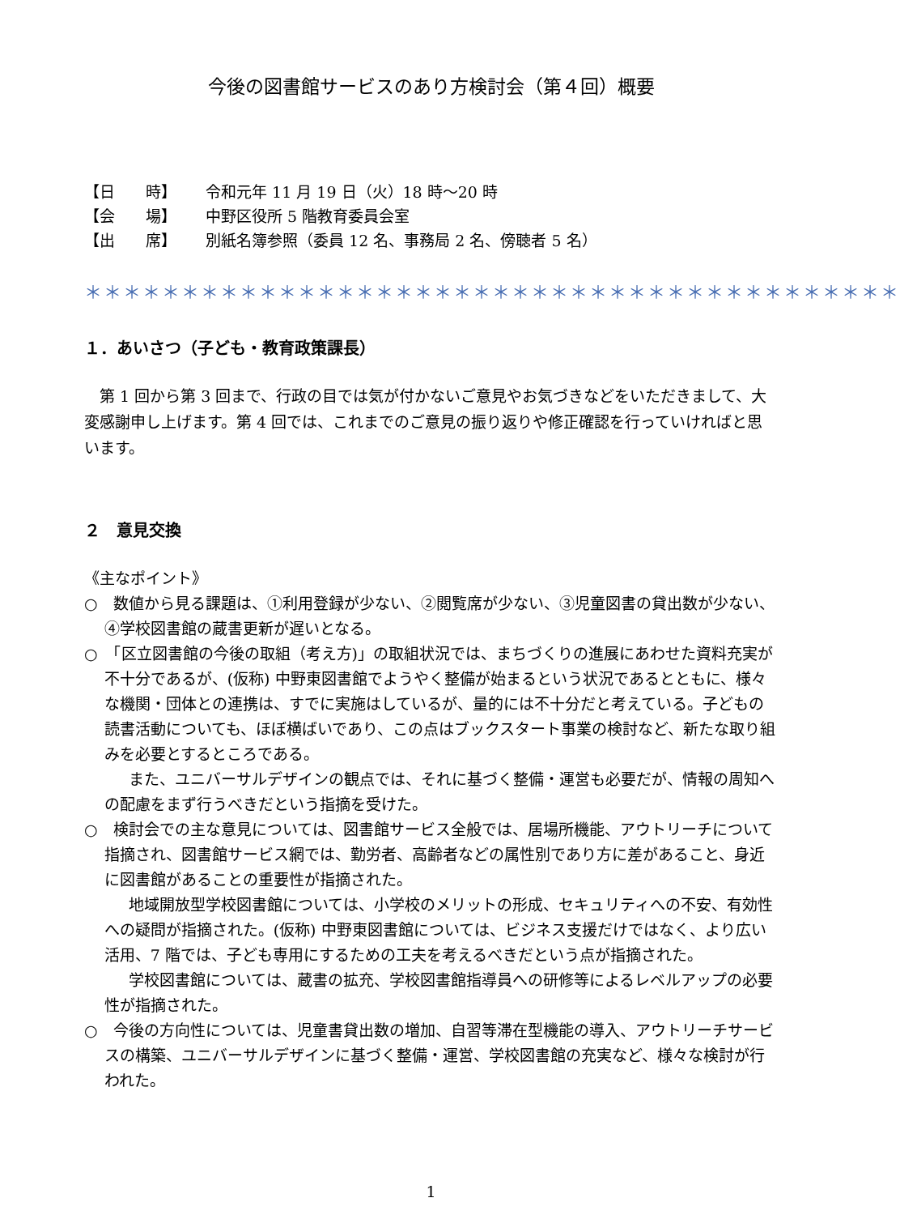今後の図書館サービスのあり方検討会（第４回）概要
【日　　時】 令和元年 11 月 19 日（火）18 時～20 時
【会　　場】 中野区役所 5 階教育委員会室
【出　　席】 別紙名簿参照（委員 12 名、事務局 2 名、傍聴者 5 名）
＊＊＊＊＊＊＊＊＊＊＊＊＊＊＊＊＊＊＊＊＊＊＊＊＊＊＊＊＊＊＊＊＊＊＊＊＊＊＊＊＊＊
１．あいさつ（子ども・教育政策課長）
第 1 回から第 3 回まで、行政の目では気が付かないご意見やお気づきなどをいただきまして、大変感謝申し上げます。第 4 回では、これまでのご意見の振り返りや修正確認を行っていければと思います。
２　意見交換
《主なポイント》
○　数値から見る課題は、①利用登録が少ない、②閲覧席が少ない、③児童図書の貸出数が少ない、④学校図書館の蔵書更新が遅いとなる。
○　「区立図書館の今後の取組（考え方)」の取組状況では、まちづくりの進展にあわせた資料充実が不十分であるが、(仮称) 中野東図書館でようやく整備が始まるという状況であるとともに、様々な機関・団体との連携は、すでに実施はしているが、量的には不十分だと考えている。子どもの読書活動についても、ほぼ横ばいであり、この点はブックスタート事業の検討など、新たな取り組みを必要とするところである。
また、ユニバーサルデザインの観点では、それに基づく整備・運営も必要だが、情報の周知への配慮をまず行うべきだという指摘を受けた。
○　検討会での主な意見については、図書館サービス全般では、居場所機能、アウトリーチについて指摘され、図書館サービス網では、勤労者、高齢者などの属性別であり方に差があること、身近に図書館があることの重要性が指摘された。
地域開放型学校図書館については、小学校のメリットの形成、セキュリティへの不安、有効性への疑問が指摘された。(仮称) 中野東図書館については、ビジネス支援だけではなく、より広い活用、7 階では、子ども専用にするための工夫を考えるべきだという点が指摘された。
学校図書館については、蔵書の拡充、学校図書館指導員への研修等によるレベルアップの必要性が指摘された。
○　今後の方向性については、児童書貸出数の増加、自習等滞在型機能の導入、アウトリーチサービスの構築、ユニバーサルデザインに基づく整備・運営、学校図書館の充実など、様々な検討が行われた。
1